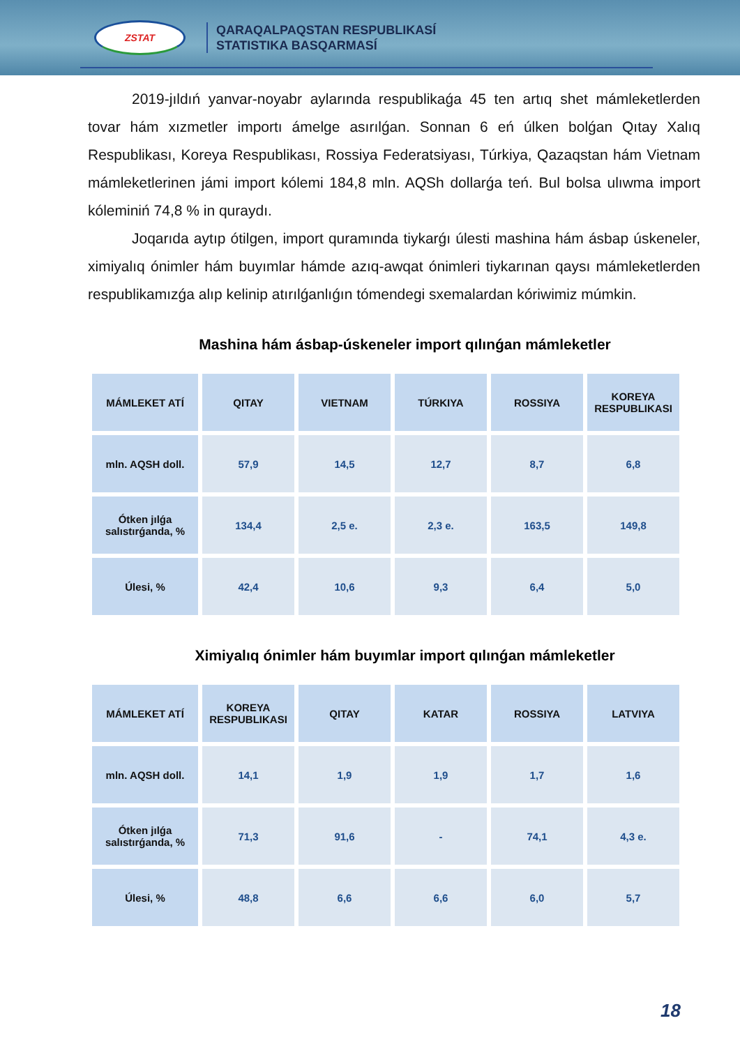ZSTAT
QARAQALPAQSTAN RESPUBLIKASÍ
STATISTIKA BASQARMASÍ
2019-jıldıń yanvar-noyabr aylarında respublikaǵa 45 ten artıq shet mámleketlerden tovar hám xızmetler importı ámelge asırılǵan. Sonnan 6 eń úlken bolǵan Qıtay Xalıq Respublikası, Koreya Respublikası, Rossiya Federatsiyası, Túrkiya, Qazaqstan hám Vietnam mámleketlerinen jámi import kólemi 184,8 mln. AQSh dollarǵa teń. Bul bolsa ulıwma import kóleminiń 74,8 % in quraydı.
Joqarıda aytıp ótilgen, import quramında tiykarǵı úlesti mashina hám ásbap úskeneler, ximiyalıq ónimler hám buyımlar hámde azıq-awqat ónimleri tiykarınan qaysı mámleketlerden respublikamızǵa alıp kelinip atırılǵanlıǵın tómendegi sxemalardan kóriwimiz múmkin.
Mashina hám ásbap-úskeneler import qılınǵan mámleketler
| MÁMLEKET ATÍ | QITAY | VIETNAM | TÚRKIYA | ROSSIYA | KOREYA RESPUBLIKASI |
| --- | --- | --- | --- | --- | --- |
| mln. AQSH doll. | 57,9 | 14,5 | 12,7 | 8,7 | 6,8 |
| Ótken jılǵa salıstırǵanda, % | 134,4 | 2,5 e. | 2,3 e. | 163,5 | 149,8 |
| Úlesi, % | 42,4 | 10,6 | 9,3 | 6,4 | 5,0 |
Ximiyalıq ónimler hám buyımlar import qılınǵan mámleketler
| MÁMLEKET ATÍ | KOREYA RESPUBLIKASI | QITAY | KATAR | ROSSIYA | LATVIYA |
| --- | --- | --- | --- | --- | --- |
| mln. AQSH doll. | 14,1 | 1,9 | 1,9 | 1,7 | 1,6 |
| Ótken jılǵa salıstırǵanda, % | 71,3 | 91,6 | - | 74,1 | 4,3 e. |
| Úlesi, % | 48,8 | 6,6 | 6,6 | 6,0 | 5,7 |
18